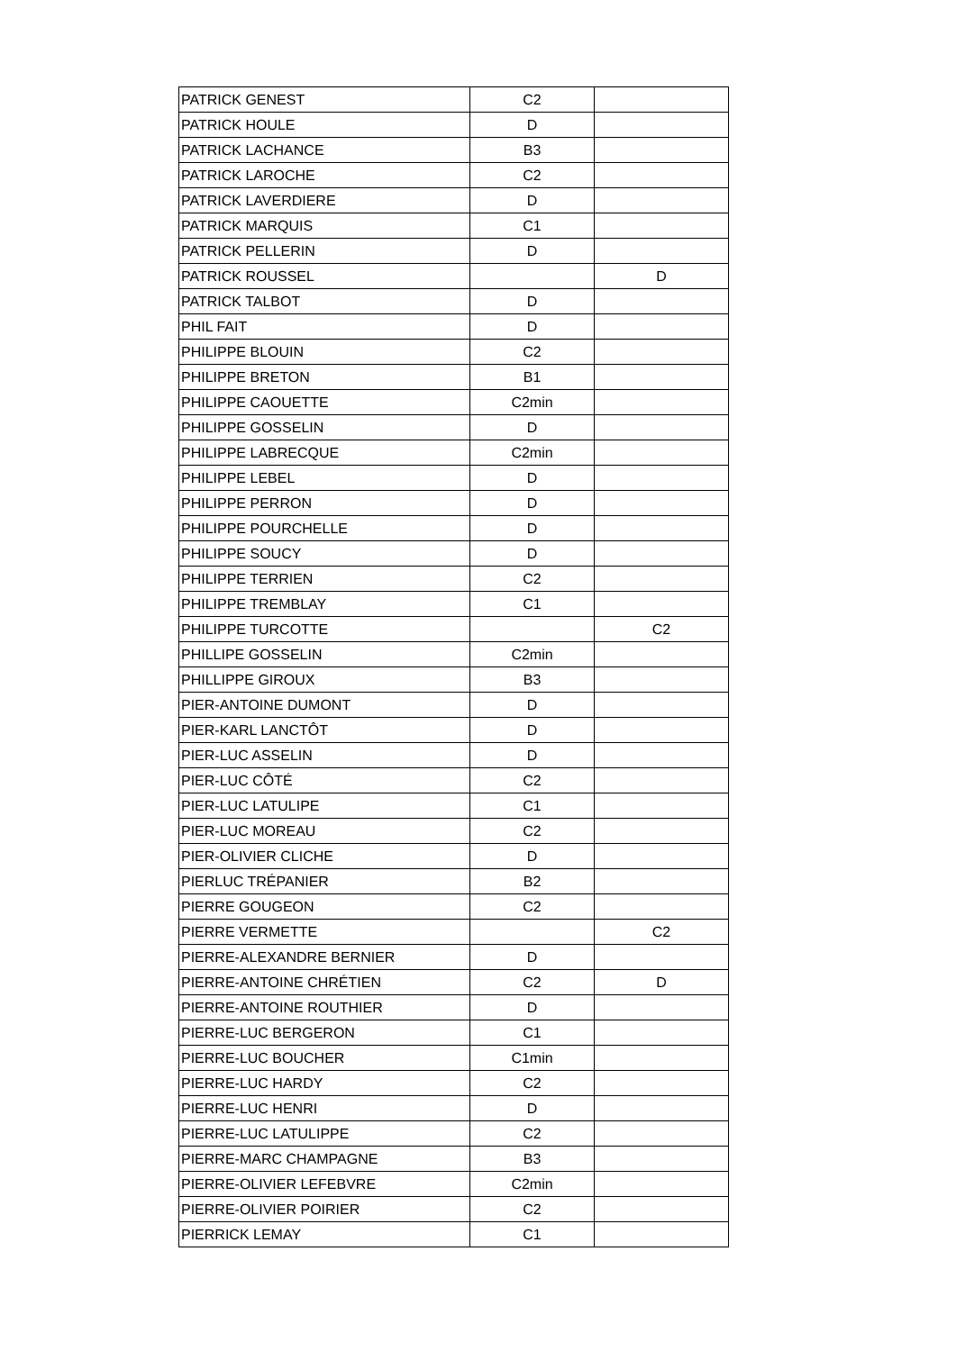| PATRICK GENEST | C2 | |
| PATRICK HOULE | D | |
| PATRICK LACHANCE | B3 | |
| PATRICK LAROCHE | C2 | |
| PATRICK LAVERDIERE | D | |
| PATRICK MARQUIS | C1 | |
| PATRICK PELLERIN | D | |
| PATRICK ROUSSEL | | D |
| PATRICK TALBOT | D | |
| PHIL FAIT | D | |
| PHILIPPE BLOUIN | C2 | |
| PHILIPPE BRETON | B1 | |
| PHILIPPE CAOUETTE | C2min | |
| PHILIPPE GOSSELIN | D | |
| PHILIPPE LABRECQUE | C2min | |
| PHILIPPE LEBEL | D | |
| PHILIPPE PERRON | D | |
| PHILIPPE POURCHELLE | D | |
| PHILIPPE SOUCY | D | |
| PHILIPPE TERRIEN | C2 | |
| PHILIPPE TREMBLAY | C1 | |
| PHILIPPE TURCOTTE | | C2 |
| PHILLIPE GOSSELIN | C2min | |
| PHILLIPPE GIROUX | B3 | |
| PIER-ANTOINE DUMONT | D | |
| PIER-KARL LANCTÔT | D | |
| PIER-LUC ASSELIN | D | |
| PIER-LUC CÔTÉ | C2 | |
| PIER-LUC LATULIPE | C1 | |
| PIER-LUC MOREAU | C2 | |
| PIER-OLIVIER CLICHE | D | |
| PIERLUC TRÉPANIER | B2 | |
| PIERRE GOUGEON | C2 | |
| PIERRE VERMETTE | | C2 |
| PIERRE-ALEXANDRE BERNIER | D | |
| PIERRE-ANTOINE CHRÉTIEN | C2 | D |
| PIERRE-ANTOINE ROUTHIER | D | |
| PIERRE-LUC BERGERON | C1 | |
| PIERRE-LUC BOUCHER | C1min | |
| PIERRE-LUC HARDY | C2 | |
| PIERRE-LUC HENRI | D | |
| PIERRE-LUC LATULIPPE | C2 | |
| PIERRE-MARC CHAMPAGNE | B3 | |
| PIERRE-OLIVIER LEFEBVRE | C2min | |
| PIERRE-OLIVIER POIRIER | C2 | |
| PIERRICK LEMAY | C1 | |